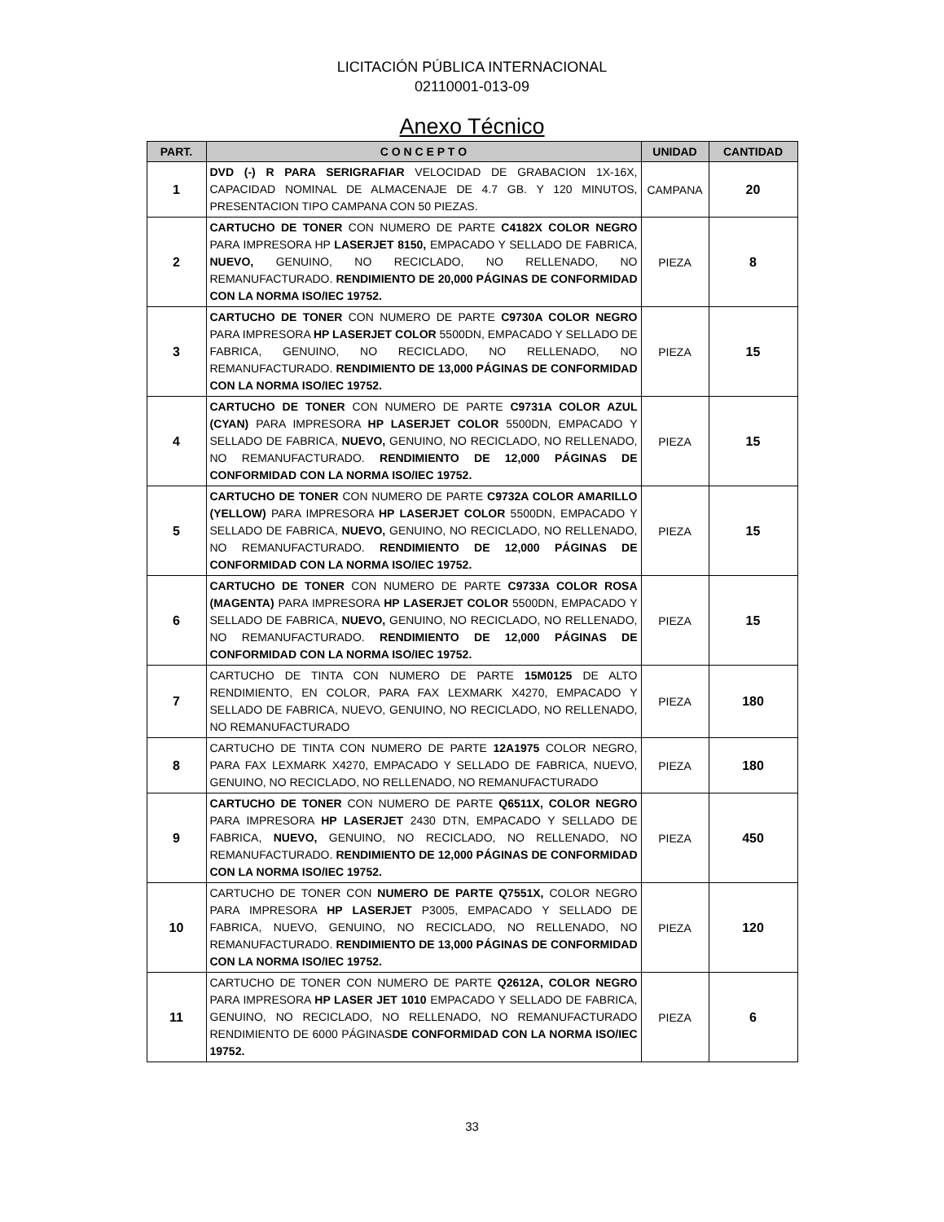LICITACIÓN PÚBLICA INTERNACIONAL
02110001-013-09
Anexo Técnico
| PART. | C O N C E P T O | UNIDAD | CANTIDAD |
| --- | --- | --- | --- |
| 1 | DVD (-) R PARA SERIGRAFIAR VELOCIDAD DE GRABACION 1X-16X, CAPACIDAD NOMINAL DE ALMACENAJE DE 4.7 GB. Y 120 MINUTOS, PRESENTACION TIPO CAMPANA CON 50 PIEZAS. | CAMPANA | 20 |
| 2 | CARTUCHO DE TONER CON NUMERO DE PARTE C4182X COLOR NEGRO PARA IMPRESORA HP LASERJET 8150, EMPACADO Y SELLADO DE FABRICA, NUEVO, GENUINO, NO RECICLADO, NO RELLENADO, NO REMANUFACTURADO. RENDIMIENTO DE 20,000 PÁGINAS DE CONFORMIDAD CON LA NORMA ISO/IEC 19752. | PIEZA | 8 |
| 3 | CARTUCHO DE TONER CON NUMERO DE PARTE C9730A COLOR NEGRO PARA IMPRESORA HP LASERJET COLOR 5500DN, EMPACADO Y SELLADO DE FABRICA, GENUINO, NO RECICLADO, NO RELLENADO, NO REMANUFACTURADO. RENDIMIENTO DE 13,000 PÁGINAS DE CONFORMIDAD CON LA NORMA ISO/IEC 19752. | PIEZA | 15 |
| 4 | CARTUCHO DE TONER CON NUMERO DE PARTE C9731A COLOR AZUL (CYAN) PARA IMPRESORA HP LASERJET COLOR 5500DN, EMPACADO Y SELLADO DE FABRICA, NUEVO, GENUINO, NO RECICLADO, NO RELLENADO, NO REMANUFACTURADO. RENDIMIENTO DE 12,000 PÁGINAS DE CONFORMIDAD CON LA NORMA ISO/IEC 19752. | PIEZA | 15 |
| 5 | CARTUCHO DE TONER CON NUMERO DE PARTE C9732A COLOR AMARILLO (YELLOW) PARA IMPRESORA HP LASERJET COLOR 5500DN, EMPACADO Y SELLADO DE FABRICA, NUEVO, GENUINO, NO RECICLADO, NO RELLENADO, NO REMANUFACTURADO. RENDIMIENTO DE 12,000 PÁGINAS DE CONFORMIDAD CON LA NORMA ISO/IEC 19752. | PIEZA | 15 |
| 6 | CARTUCHO DE TONER CON NUMERO DE PARTE C9733A COLOR ROSA (MAGENTA) PARA IMPRESORA HP LASERJET COLOR 5500DN, EMPACADO Y SELLADO DE FABRICA, NUEVO, GENUINO, NO RECICLADO, NO RELLENADO, NO REMANUFACTURADO. RENDIMIENTO DE 12,000 PÁGINAS DE CONFORMIDAD CON LA NORMA ISO/IEC 19752. | PIEZA | 15 |
| 7 | CARTUCHO DE TINTA CON NUMERO DE PARTE 15M0125 DE ALTO RENDIMIENTO, EN COLOR, PARA FAX LEXMARK X4270, EMPACADO Y SELLADO DE FABRICA, NUEVO, GENUINO, NO RECICLADO, NO RELLENADO, NO REMANUFACTURADO | PIEZA | 180 |
| 8 | CARTUCHO DE TINTA CON NUMERO DE PARTE 12A1975 COLOR NEGRO, PARA FAX LEXMARK X4270, EMPACADO Y SELLADO DE FABRICA, NUEVO, GENUINO, NO RECICLADO, NO RELLENADO, NO REMANUFACTURADO | PIEZA | 180 |
| 9 | CARTUCHO DE TONER CON NUMERO DE PARTE Q6511X, COLOR NEGRO PARA IMPRESORA HP LASERJET 2430 DTN, EMPACADO Y SELLADO DE FABRICA, NUEVO, GENUINO, NO RECICLADO, NO RELLENADO, NO REMANUFACTURADO. RENDIMIENTO DE 12,000 PÁGINAS DE CONFORMIDAD CON LA NORMA ISO/IEC 19752. | PIEZA | 450 |
| 10 | CARTUCHO DE TONER CON NUMERO DE PARTE Q7551X, COLOR NEGRO PARA IMPRESORA HP LASERJET P3005, EMPACADO Y SELLADO DE FABRICA, NUEVO, GENUINO, NO RECICLADO, NO RELLENADO, NO REMANUFACTURADO. RENDIMIENTO DE 13,000 PÁGINAS DE CONFORMIDAD CON LA NORMA ISO/IEC 19752. | PIEZA | 120 |
| 11 | CARTUCHO DE TONER CON NUMERO DE PARTE Q2612A, COLOR NEGRO PARA IMPRESORA HP LASER JET 1010 EMPACADO Y SELLADO DE FABRICA, GENUINO, NO RECICLADO, NO RELLENADO, NO REMANUFACTURADO RENDIMIENTO DE 6000 PÁGINAS DE CONFORMIDAD CON LA NORMA ISO/IEC 19752. | PIEZA | 6 |
33